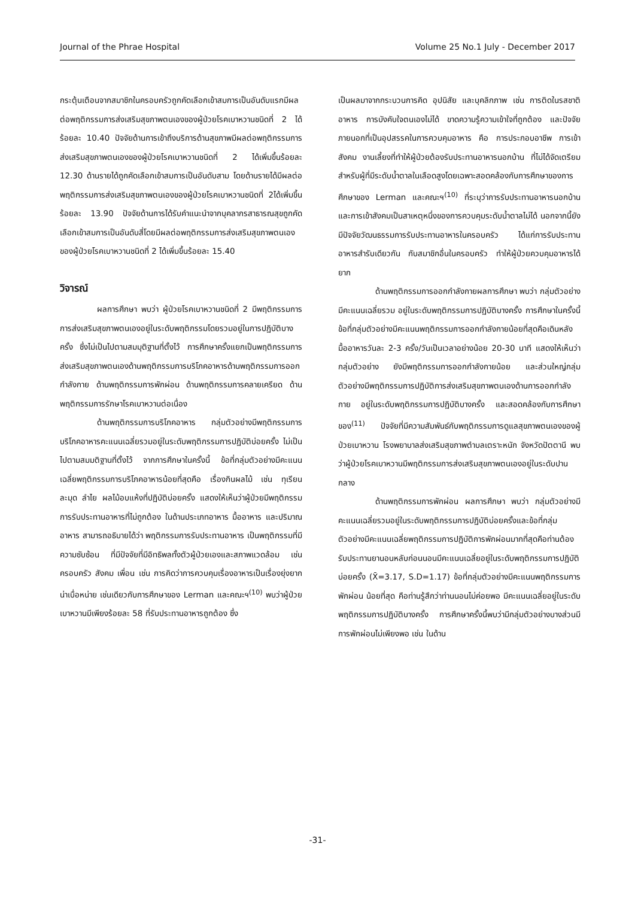Journal of the Phrae Hospital Volume 25 No.1 July - December 2017
กระตุ้นเตือนจากสมาชิกในครอบครัวถูกคัดเลือกเข้าสมการเป็นอันดับแรกมีผลต่อพฤติกรรมการส่งเสริมสุขภาพตนเองของผู้ป่วยโรคเบาหวานชนิดที่ 2 ได้ร้อยละ 10.40 ปัจจัยด้านการเข้าถึงบริการด้านสุขภาพมีผลต่อพฤติกรรมการส่งเสริมสุขภาพตนเองของผู้ป่วยโรคเบาหวานชนิดที่ 2 ได้เพิ่มขึ้นร้อยละ 12.30 ด้านรายได้ถูกคัดเลือกเข้าสมการเป็นอันดับสาม โดยด้านรายได้มีผลต่อพฤติกรรมการส่งเสริมสุขภาพตนเองของผู้ป่วยโรคเบาหวานชนิดที่ 2ได้เพิ่มขึ้นร้อยละ 13.90 ปัจจัยด้านการได้รับคำแนะนำจากบุคลากรสาธารณสุขถูกคัดเลือกเข้าสมการเป็นอันดับสี่โดยมีผลต่อพฤติกรรมการส่งเสริมสุขภาพตนเองของผู้ป่วยโรคเบาหวานชนิดที่ 2 ได้เพิ่มขึ้นร้อยละ 15.40
วิจารณ์
ผลการศึกษา พบว่า ผู้ป่วยโรคเบาหวานชนิดที่ 2 มีพฤติกรรมการการส่งเสริมสุขภาพตนเองอยู่ในระดับพฤติกรรมโดยรวมอยู่ในการปฏิบัติบางครั้ง ซึ่งไม่เป็นไปตามสมมุติฐานที่ตั้งไว้ การศึกษาครั้งแยกเป็นพฤติกรรมการส่งเสริมสุขภาพตนเองด้านพฤติกรรมการบริโภคอาหารด้านพฤติกรรมการออกกำลังกาย ด้านพฤติกรรมการพักผ่อน ด้านพฤติกรรมการคลายเครียด ด้านพฤติกรรมการรักษาโรคเบาหวานต่อเนื่อง
ด้านพฤติกรรมการบริโภคอาหาร กลุ่มตัวอย่างมีพฤติกรรมการบริโภคอาหารคะแนนเฉลี่ยรวมอยู่ในระดับพฤติกรรมการปฏิบัติบ่อยครั้ง ไม่เป็นไปตามสมมติฐานที่ตั้งไว้ จากการศึกษาในครั้งนี้ ข้อที่กลุ่มตัวอย่างมีคะแนนเฉลี่ยพฤติกรรมการบริโภคอาหารน้อยที่สุดคือ เรื่องกินผลไม้ เช่น ทุเรียน ละมุด ลำไย ผลไม้อบแห้งที่ปฏิบัติบ่อยครั้ง แสดงให้เห็นว่าผู้ป่วยมีพฤติกรรมการรับประทานอาหารที่ไม่ถูกต้อง ในด้านประเภทอาหาร มื้ออาหาร และปริมาณอาหาร สามารถอธิบายได้ว่า พฤติกรรมการรับประทานอาหาร เป็นพฤติกรรมที่มีความซับซ้อน ที่มีปัจจัยที่มีอิทธิพลทั้งตัวผู้ป่วยเองและสภาพแวดล้อม เช่น ครอบครัว สังคม เพื่อน เช่น การคิดว่าการควบคุมเรื่องอาหารเป็นเรื่องยุ่งยาก น่าเบื่อหน่าย เช่นเดียวกับการศึกษาของ Lerman และคณะฯ<sup>(10)</sup> พบว่าผู้ป่วยเบาหวานมีเพียงร้อยละ 58 ที่รับประทานอาหารถูกต้อง ซึ่ง
เป็นผลมาจากกระบวนการคิด อุปนิสัย และบุคลิกภาพ เช่น การติดในรสชาติอาหาร การบังคับใจตนเองไม่ได้ ขาดความรู้ความเข้าใจที่ถูกต้อง และปัจจัยภายนอกที่เป็นอุปสรรคในการควบคุมอาหาร คือ การประกอบอาชีพ การเข้าสังคม งานเลี้ยงที่ทำให้ผู้ป่วยต้องรับประทานอาหารนอกบ้าน ที่ไม่ได้จัดเตรียมสำหรับผู้ที่มีระดับน้ำตาลในเลือดสูงโดยเฉพาะสอดคล้องกับการศึกษาของการศึกษาของ Lerman และคณะฯ<sup>(10)</sup> ที่ระบุว่าการรับประทานอาหารนอกบ้านและการเข้าสังคมเป็นสาเหตุหนึ่งของการควบคุมระดับน้ำตาลไม่ได้ นอกจากนี้ยังมีปัจจัยวัฒนธรรมการรับประทานอาหารในครอบครัว ได้แก่การรับประทานอาหารสำรับเดียวกัน กับสมาชิกอื่นในครอบครัว ทำให้ผู้ป่วยควบคุมอาหารได้ยาก
ด้านพฤติกรรมการออกกำลังกายผลการศึกษา พบว่า กลุ่มตัวอย่างมีคะแนนเฉลี่ยรวม อยู่ในระดับพฤติกรรมการปฏิบัติบางครั้ง การศึกษาในครั้งนี้ ข้อที่กลุ่มตัวอย่างมีคะแนนพฤติกรรมการออกกำลังกายน้อยที่สุดคือเดินหลังมื้ออาหารวันละ 2-3 ครั้ง/วันเป็นเวลาอย่างน้อย 20-30 นาที แสดงให้เห็นว่ากลุ่มตัวอย่าง ยังมีพฤติกรรมการออกกำลังกายน้อย และส่วนใหญ่กลุ่มตัวอย่างมีพฤติกรรมการปฏิบัติการส่งเสริมสุขภาพตนเองด้านการออกกำลังกาย อยู่ในระดับพฤติกรรมการปฏิบัติบางครั้ง และสอดคล้องกับการศึกษาของ<sup>(11)</sup> ปัจจัยที่มีความสัมพันธ์กับพฤติกรรมการดูแลสุขภาพตนเองของผู้ป่วยเบาหวาน โรงพยาบาลส่งเสริมสุขภาพตำบลเตราะหนัก จังหวัดปัตตานี พบว่าผู้ป่วยโรคเบาหวานมีพฤติกรรมการส่งเสริมสุขภาพตนเองอยู่ในระดับปานกลาง
ด้านพฤติกรรมการพักผ่อน ผลการศึกษา พบว่า กลุ่มตัวอย่างมีคะแนนเฉลี่ยรวมอยู่ในระดับพฤติกรรมการปฏิบัติบ่อยครั้งและข้อที่กลุ่มตัวอย่างมีคะแนนเฉลี่ยพฤติกรรมการปฏิบัติการพักผ่อนมากที่สุดคือท่านต้องรับประทานยานอนหลับก่อนนอนมีคะแนนเฉลี่ยอยู่ในระดับพฤติกรรมการปฏิบัติบ่อยครั้ง (X̄=3.17, S.D=1.17) ข้อที่กลุ่มตัวอย่างมีคะแนนพฤติกรรมการพักผ่อน น้อยที่สุด คือท่านรู้สึกว่าท่านนอนไม่ค่อยพอ มีคะแนนเฉลี่ยอยู่ในระดับพฤติกรรมการปฏิบัติบางครั้ง การศึกษาครั้งนี้พบว่ามีกลุ่มตัวอย่างบางส่วนมีการพักผ่อนไม่เพียงพอ เช่น ในด้าน
-31-